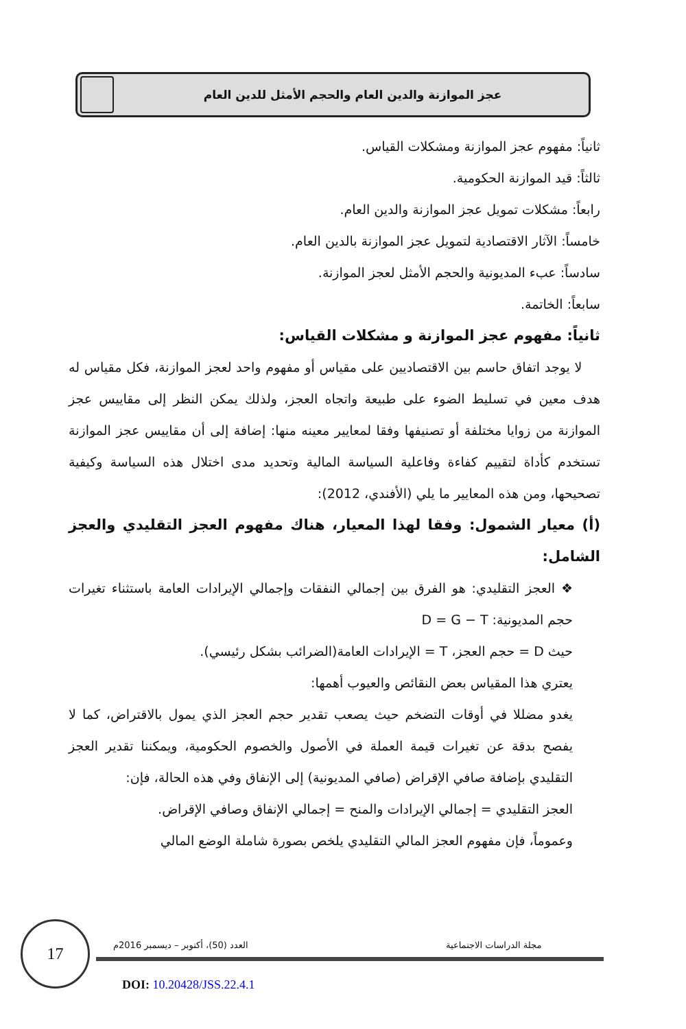عجز الموازنة والدين العام والحجم الأمثل للدين العام
ثانياً: مفهوم عجز الموازنة ومشكلات القياس.
ثالثاً: قيد الموازنة الحكومية.
رابعاً: مشكلات تمويل عجز الموازنة والدين العام.
خامساً: الآثار الاقتصادية لتمويل عجز الموازنة بالدين العام.
سادساً: عبء المديونية والحجم الأمثل لعجز الموازنة.
سابعاً: الخاتمة.
ثانياً: مفهوم عجز الموازنة و مشكلات القياس:
لا يوجد اتفاق حاسم بين الاقتصاديين على مقياس أو مفهوم واحد لعجز الموازنة، فكل مقياس له هدف معين في تسليط الضوء على طبيعة واتجاه العجز، ولذلك يمكن النظر إلى مقاييس عجز الموازنة من زوايا مختلفة أو تصنيفها وفقا لمعايير معينه منها: إضافة إلى أن مقاييس عجز الموازنة تستخدم كأداة لتقييم كفاءة وفاعلية السياسة المالية وتحديد مدى اختلال هذه السياسة وكيفية تصحيحها، ومن هذه المعايير ما يلي (الأفندي، 2012):
(أ) معيار الشمول: وفقا لهذا المعيار، هناك مفهوم العجز التقليدي والعجز الشامل:
❖ العجز التقليدي: هو الفرق بين إجمالي النفقات وإجمالي الإيرادات العامة باستثناء تغيرات حجم المديونية: D = G − T
حيث D = حجم العجز، T = الإيرادات العامة(الضرائب بشكل رئيسي).
يعتري هذا المقياس بعض النقائص والعيوب أهمها:
يغدو مضللا في أوقات التضخم حيث يصعب تقدير حجم العجز الذي يمول بالاقتراض، كما لا يفصح بدقة عن تغيرات قيمة العملة في الأصول والخصوم الحكومية، ويمكننا تقدير العجز التقليدي بإضافة صافي الإقراض (صافي المديونية) إلى الإنفاق وفي هذه الحالة، فإن:
العجز التقليدي = إجمالي الإيرادات والمنح = إجمالي الإنفاق وصافي الإقراض.
وعموماً، فإن مفهوم العجز المالي التقليدي يلخص بصورة شاملة الوضع المالي
17
العدد (50)، أكتوبر – ديسمبر 2016م
مجلة الدراسات الاجتماعية
DOI: 10.20428/JSS.22.4.1